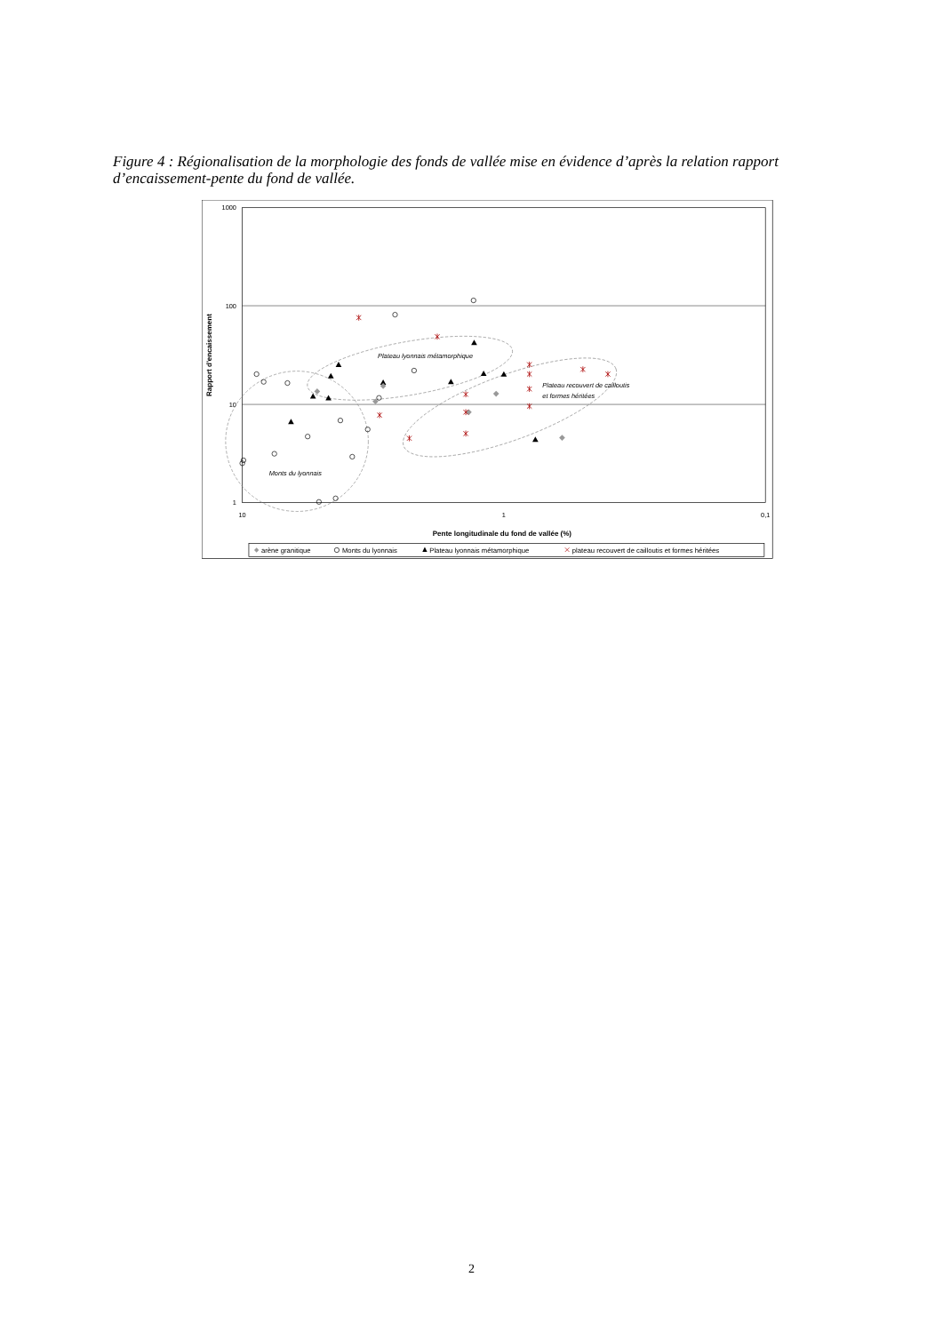Figure 4 : Régionalisation de la morphologie des fonds de vallée mise en évidence d’après la relation rapport d’encaissement-pente du fond de vallée.
1000
100
10
1
10
1
0,1
Pente longitudinale du fond de vallée (%)
Rapport d'encaissement
Plateau lyonnais métamorphique
Plateau recouvert de cailloutis
et formes héritées
Monts du lyonnais
arène granitique
Monts du lyonnais
Plateau lyonnais métamorphique
plateau recouvert de cailloutis et formes héritées
2